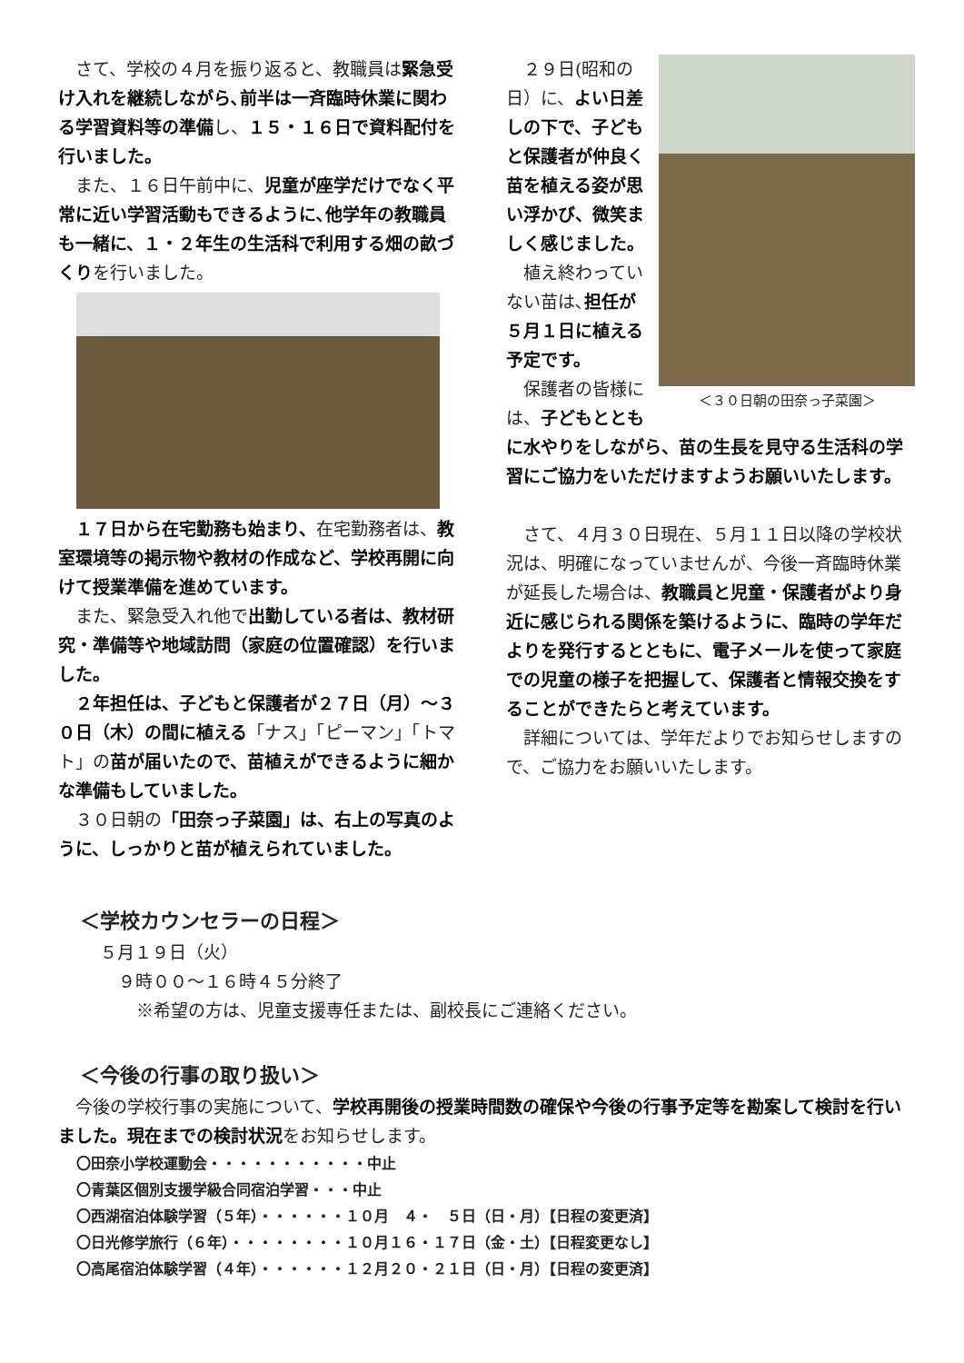さて、学校の４月を振り返ると、教職員は緊急受け入れを継続しながら､前半は一斉臨時休業に関わる学習資料等の準備し、１５・１６日で資料配付を行いました。
　また、１６日午前中に、児童が座学だけでなく平常に近い学習活動もできるように､他学年の教職員も一緒に、１・２年生の生活科で利用する畑の畝づくりを行いました。
　１７日から在宅勤務も始まり、在宅勤務者は、教室環境等の掲示物や教材の作成など、学校再開に向けて授業準備を進めています。
　また、緊急受入れ他で出勤している者は、教材研究・準備等や地域訪問（家庭の位置確認）を行いました。
　２年担任は、子どもと保護者が２７日（月）～３０日（木）の間に植える「ナス」「ピーマン」「トマト」の苗が届いたので、苗植えができるように細かな準備もしていました。
　３０日朝の「田奈っ子菜園」は、右上の写真のように、しっかりと苗が植えられていました。
＜３０日朝の田奈っ子菜園＞
　２９日(昭和の日）に、よい日差しの下で、子どもと保護者が仲良く苗を植える姿が思い浮かび、微笑ましく感じました。
　植え終わっていない苗は､担任が５月１日に植える予定です。
　保護者の皆様には、子どもとともに水やりをしながら、苗の生長を見守る生活科の学習にご協力をいただけますようお願いいたします。
　さて、４月３０日現在、５月１１日以降の学校状況は、明確になっていませんが、今後一斉臨時休業が延長した場合は、教職員と児童・保護者がより身近に感じられる関係を築けるように、臨時の学年だよりを発行するとともに、電子メールを使って家庭での児童の様子を把握して、保護者と情報交換をすることができたらと考えています。
　詳細については、学年だよりでお知らせしますので、ご協力をお願いいたします。
＜学校カウンセラーの日程＞
５月１９日（火）
９時００～１６時４５分終了
※希望の方は、児童支援専任または、副校長にご連絡ください。
＜今後の行事の取り扱い＞
　今後の学校行事の実施について、学校再開後の授業時間数の確保や今後の行事予定等を勘案して検討を行いました。現在までの検討状況をお知らせします。
〇田奈小学校運動会・・・・・・・・・・・中止
〇青葉区個別支援学級合同宿泊学習・・・中止
〇西湖宿泊体験学習（５年）・・・・・・１０月　４・　５日（日・月）【日程の変更済】
〇日光修学旅行（６年）・・・・・・・・１０月１６・１７日（金・土）【日程変更なし】
〇高尾宿泊体験学習（４年）・・・・・・１２月２０・２１日（日・月）【日程の変更済】